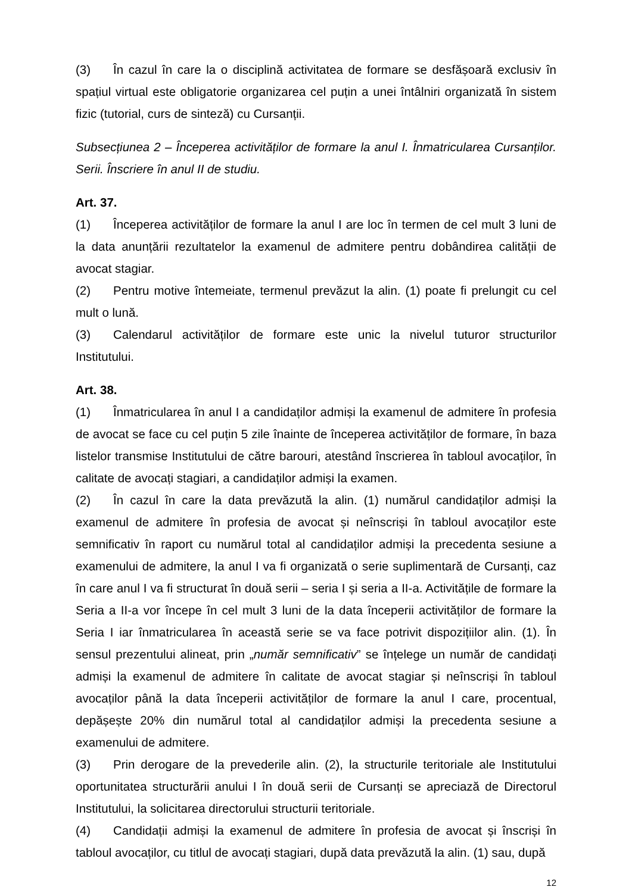(3) În cazul în care la o disciplină activitatea de formare se desfășoară exclusiv în spațiul virtual este obligatorie organizarea cel puțin a unei întâlniri organizată în sistem fizic (tutorial, curs de sinteză) cu Cursanții.
Subsecțiunea 2 – Începerea activităților de formare la anul I. Înmatricularea Cursanților. Serii. Înscriere în anul II de studiu.
Art. 37.
(1) Începerea activităților de formare la anul I are loc în termen de cel mult 3 luni de la data anunțării rezultatelor la examenul de admitere pentru dobândirea calității de avocat stagiar.
(2) Pentru motive întemeiate, termenul prevăzut la alin. (1) poate fi prelungit cu cel mult o lună.
(3) Calendarul activităților de formare este unic la nivelul tuturor structurilor Institutului.
Art. 38.
(1) Înmatricularea în anul I a candidaților admiși la examenul de admitere în profesia de avocat se face cu cel puțin 5 zile înainte de începerea activităților de formare, în baza listelor transmise Institutului de către barouri, atestând înscrierea în tabloul avocaților, în calitate de avocați stagiari, a candidaților admiși la examen.
(2) În cazul în care la data prevăzută la alin. (1) numărul candidaților admiși la examenul de admitere în profesia de avocat și neînscriși în tabloul avocaților este semnificativ în raport cu numărul total al candidaților admiși la precedenta sesiune a examenului de admitere, la anul I va fi organizată o serie suplimentară de Cursanți, caz în care anul I va fi structurat în două serii – seria I și seria a II-a. Activitățile de formare la Seria a II-a vor începe în cel mult 3 luni de la data începerii activităților de formare la Seria I iar înmatricularea în această serie se va face potrivit dispozițiilor alin. (1). În sensul prezentului alineat, prin „număr semnificativ” se înțelege un număr de candidați admiși la examenul de admitere în calitate de avocat stagiar și neînscriși în tabloul avocaților până la data începerii activităților de formare la anul I care, procentual, depășește 20% din numărul total al candidaților admiși la precedenta sesiune a examenului de admitere.
(3) Prin derogare de la prevederile alin. (2), la structurile teritoriale ale Institutului oportunitatea structurării anului I în două serii de Cursanți se apreciază de Directorul Institutului, la solicitarea directorului structurii teritoriale.
(4) Candidații admiși la examenul de admitere în profesia de avocat și înscriși în tabloul avocaților, cu titlul de avocați stagiari, după data prevăzută la alin. (1) sau, după
12